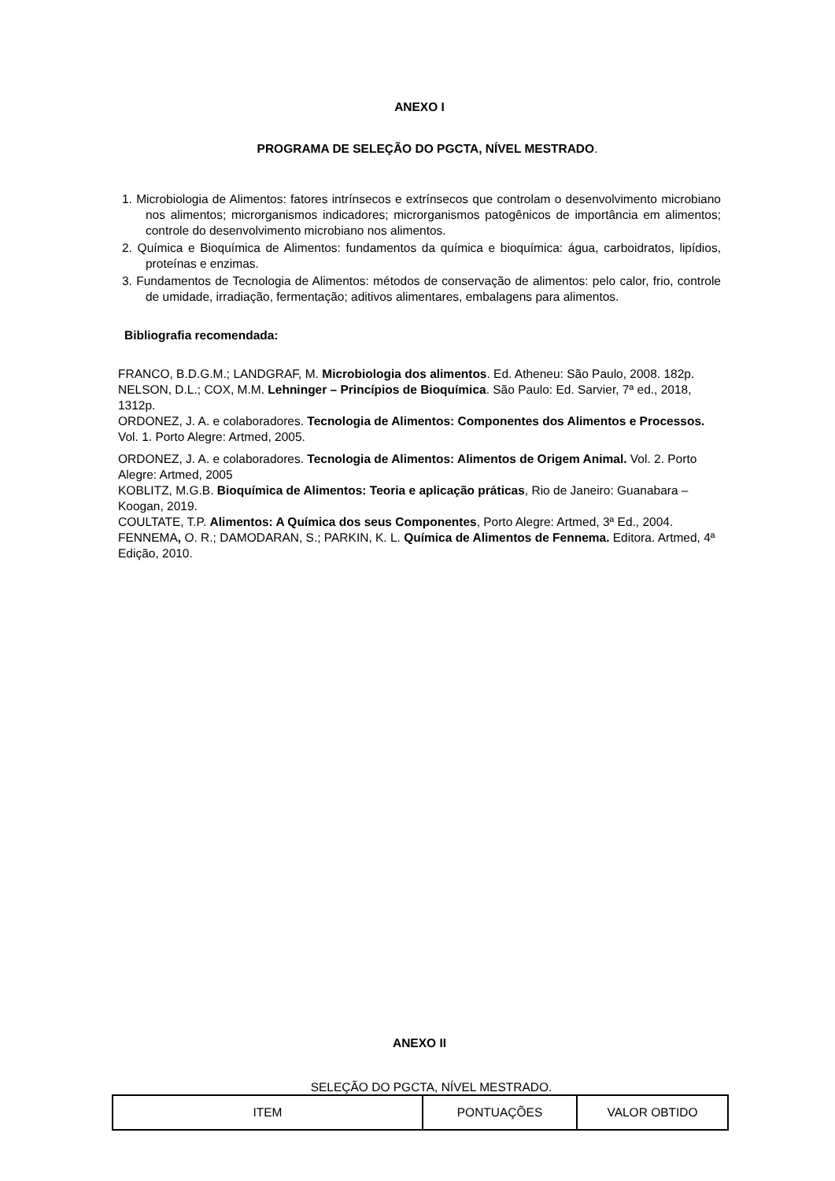ANEXO I
PROGRAMA DE SELEÇÃO DO PGCTA, NÍVEL MESTRADO.
1. Microbiologia de Alimentos: fatores intrínsecos e extrínsecos que controlam o desenvolvimento microbiano nos alimentos; microrganismos indicadores; microrganismos patogênicos de importância em alimentos; controle do desenvolvimento microbiano nos alimentos.
2. Química e Bioquímica de Alimentos: fundamentos da química e bioquímica: água, carboidratos, lipídios, proteínas e enzimas.
3. Fundamentos de Tecnologia de Alimentos: métodos de conservação de alimentos: pelo calor, frio, controle de umidade, irradiação, fermentação; aditivos alimentares, embalagens para alimentos.
Bibliografia recomendada:
FRANCO, B.D.G.M.; LANDGRAF, M. Microbiologia dos alimentos. Ed. Atheneu: São Paulo, 2008. 182p.
NELSON, D.L.; COX, M.M. Lehninger – Princípios de Bioquímica. São Paulo: Ed. Sarvier, 7ª ed., 2018, 1312p.
ORDONEZ, J. A. e colaboradores. Tecnologia de Alimentos: Componentes dos Alimentos e Processos. Vol. 1. Porto Alegre: Artmed, 2005.
ORDONEZ, J. A. e colaboradores. Tecnologia de Alimentos: Alimentos de Origem Animal. Vol. 2. Porto Alegre: Artmed, 2005
KOBLITZ, M.G.B. Bioquímica de Alimentos: Teoria e aplicação práticas, Rio de Janeiro: Guanabara – Koogan, 2019.
COULTATE, T.P. Alimentos: A Química dos seus Componentes, Porto Alegre: Artmed, 3ª Ed., 2004.
FENNEMA, O. R.; DAMODARAN, S.; PARKIN, K. L. Química de Alimentos de Fennema. Editora. Artmed, 4ª Edição, 2010.
ANEXO II
SELEÇÃO DO PGCTA, NÍVEL MESTRADO.
| ITEM | PONTUAÇÕES | VALOR OBTIDO |